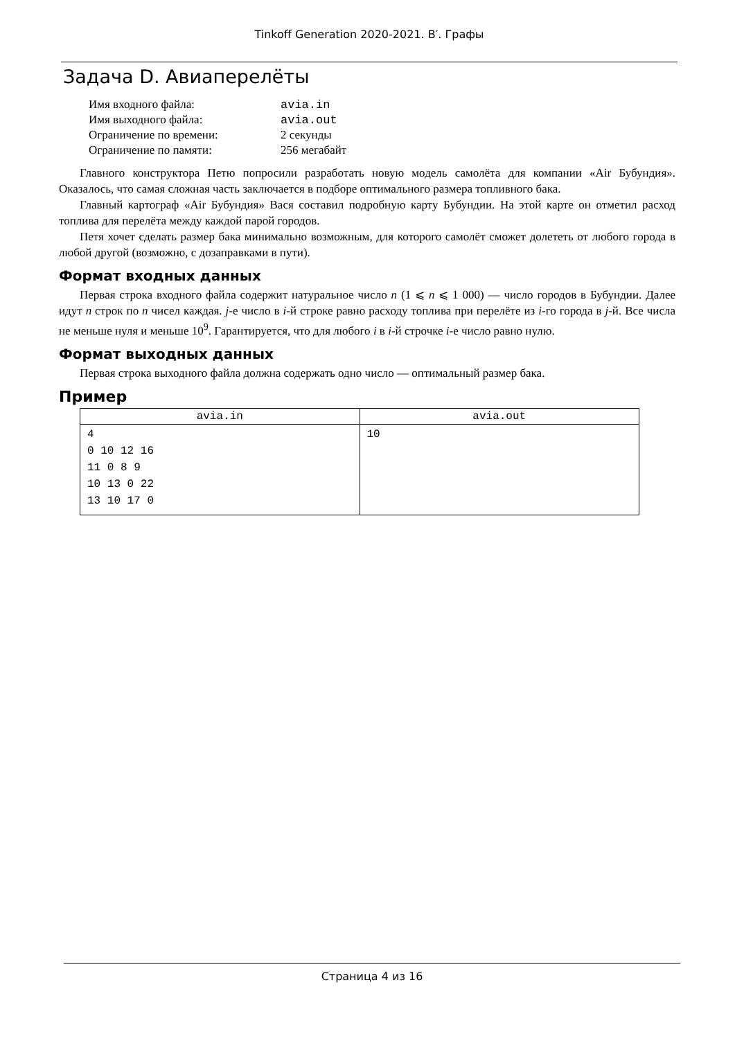Tinkoff Generation 2020-2021. B′. Графы
Задача D. Авиаперелёты
| Имя входного файла: | avia.in |
| Имя выходного файла: | avia.out |
| Ограничение по времени: | 2 секунды |
| Ограничение по памяти: | 256 мегабайт |
Главного конструктора Петю попросили разработать новую модель самолёта для компании «Air Бубундия». Оказалось, что самая сложная часть заключается в подборе оптимального размера топливного бака.
Главный картограф «Air Бубундия» Вася составил подробную карту Бубундии. На этой карте он отметил расход топлива для перелёта между каждой парой городов.
Петя хочет сделать размер бака минимально возможным, для которого самолёт сможет долететь от любого города в любой другой (возможно, с дозаправками в пути).
Формат входных данных
Первая строка входного файла содержит натуральное число n (1 ⩽ n ⩽ 1 000) — число городов в Бубундии. Далее идут n строк по n чисел каждая. j-е число в i-й строке равно расходу топлива при перелёте из i-го города в j-й. Все числа не меньше нуля и меньше 10<sup>9</sup>. Гарантируется, что для любого i в i-й строчке i-е число равно нулю.
Формат выходных данных
Первая строка выходного файла должна содержать одно число — оптимальный размер бака.
Пример
| avia.in | avia.out |
| --- | --- |
| 4 0 10 12 16 11 0 8 9 10 13 0 22 13 10 17 0 | 10 |
Страница 4 из 16